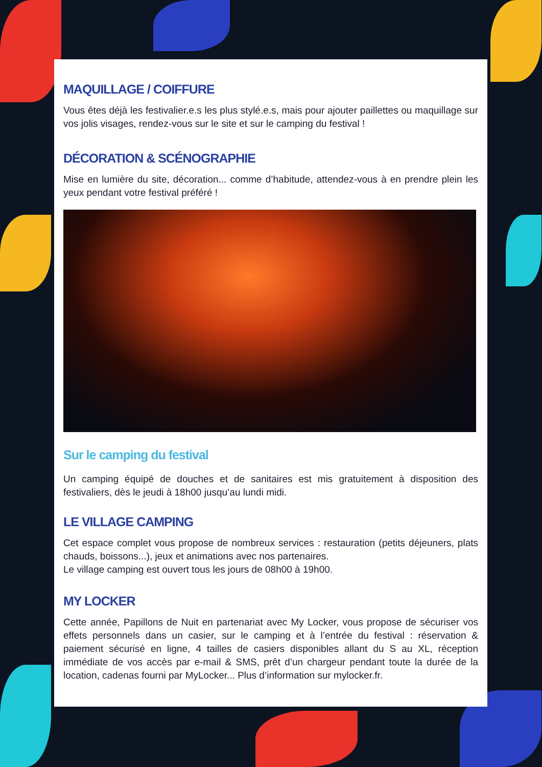MAQUILLAGE / COIFFURE
Vous êtes déjà les festivalier.e.s les plus stylé.e.s, mais pour ajouter paillettes ou maquillage sur vos jolis visages, rendez-vous sur le site et sur le camping du festival !
DÉCORATION & SCÉNOGRAPHIE
Mise en lumière du site, décoration... comme d’habitude, attendez-vous à en prendre plein les yeux pendant votre festival préféré !
Sur le camping du festival
Un camping équipé de douches et de sanitaires est mis gratuitement à disposition des festivaliers, dès le jeudi à 18h00 jusqu’au lundi midi.
LE VILLAGE CAMPING
Cet espace complet vous propose de nombreux services : restauration (petits déjeuners, plats chauds, boissons...), jeux et animations avec nos partenaires.
Le village camping est ouvert tous les jours de 08h00 à 19h00.
MY LOCKER
Cette année, Papillons de Nuit en partenariat avec My Locker, vous propose de sécuriser vos effets personnels dans un casier, sur le camping et à l’entrée du festival : réservation & paiement sécurisé en ligne, 4 tailles de casiers disponibles allant du S au XL, réception immédiate de vos accès par e-mail & SMS, prêt d’un chargeur pendant toute la durée de la location, cadenas fourni par MyLocker... Plus d’information sur mylocker.fr.